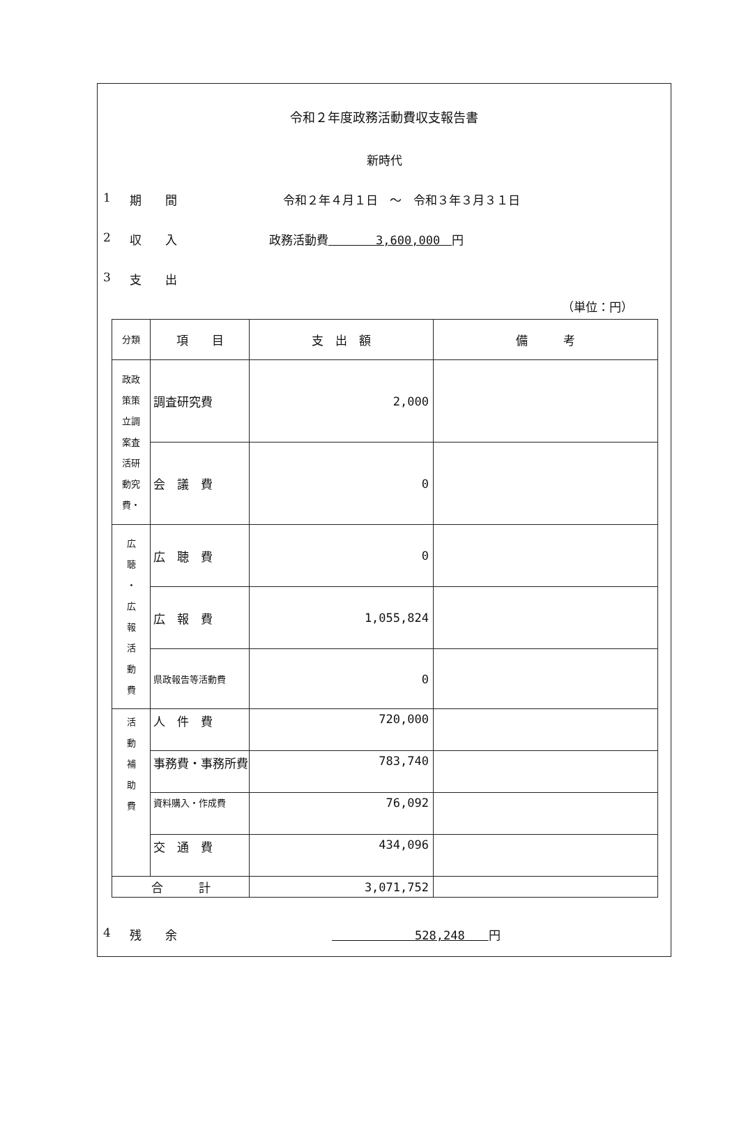令和２年度政務活動費収支報告書
新時代
1 期　　間 令和２年４月１日　～　令和３年３月３１日
2 収　　入 政務活動費　　　　3,600,000　円
3 支　　出
（単位：円）
| 分類 | 項 目 | 支 出 額 | 備 考 |
| --- | --- | --- | --- |
| 政政 策策 立調 案査 活研 動究 費・ | 調査研究費 | 2,000 | |
| | 会 議 費 | 0 | |
| 広 聴 ・ 広 報 活 動 費 | 広 聴 費 | 0 | |
| | 広 報 費 | 1,055,824 | |
| | 県政報告等活動費 | 0 | |
| 活 動 補 助 費 | 人 件 費 | 720,000 | |
| | 事務費・事務所費 | 783,740 | |
| | 資料購入・作成費 | 76,092 | |
| | 交 通 費 | 434,096 | |
| 合 計 | | 3,071,752 | |
4 残　　余　　　　　　　528,248　　円